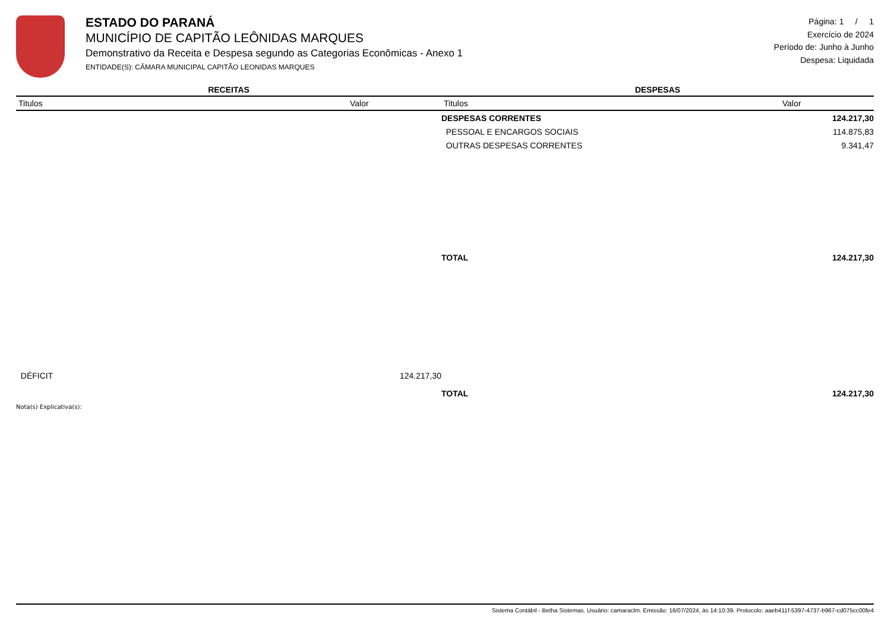ESTADO DO PARANÁ
MUNICÍPIO DE CAPITÃO LEÔNIDAS MARQUES
Demonstrativo da Receita e Despesa segundo as Categorias Econômicas - Anexo 1
ENTIDADE(S): CÂMARA MUNICIPAL CAPITÃO LEONIDAS MARQUES
Página: 1 / 1
Exercício de 2024
Período de: Junho à Junho
Despesa: Liquidada
| RECEITAS | | DESPESAS | |
| --- | --- | --- | --- |
| Titulos | Valor | Titulos | Valor |
| | | DESPESAS CORRENTES | 124.217,30 |
| | | PESSOAL E ENCARGOS SOCIAIS | 114.875,83 |
| | | OUTRAS DESPESAS CORRENTES | 9.341,47 |
| | | TOTAL | 124.217,30 |
| DÉFICIT | 124.217,30 | | |
| | | TOTAL | 124.217,30 |
Nota(s) Explicativa(s):
Sistema Contábil - Betha Sistemas. Usuário: camaraclm. Emissão: 16/07/2024, às 14:10:39. Protocolo: aaeb411f-5397-4737-b967-cd075cc00fe4